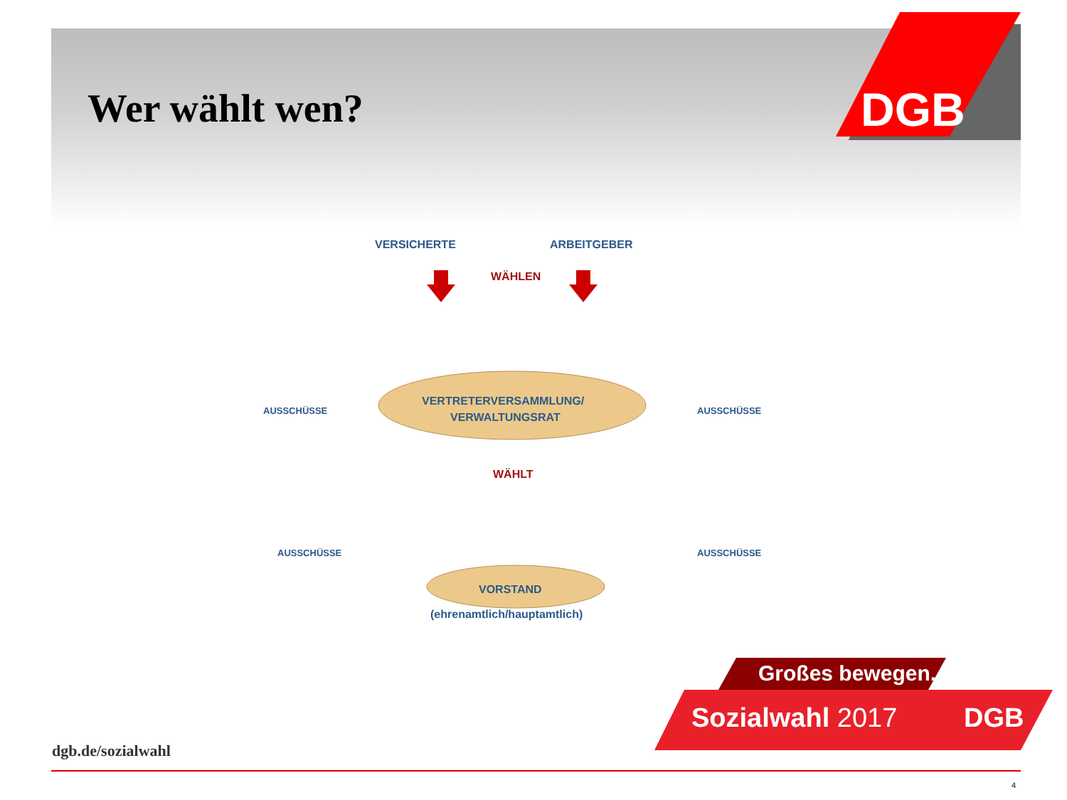DGB
Wer wählt wen?
VERSICHERTE ARBEITGEBER
WÄHLEN
VERTRETERVERSAMMLUNG/
VERWALTUNGSRAT
AUSSCHÜSSE AUSSCHÜSSE
WÄHLT
AUSSCHÜSSE AUSSCHÜSSE
VORSTAND
(ehrenamtlich/hauptamtlich)
Großes bewegen.
Sozialwahl 2017 DGB
dgb.de/sozialwahl
4